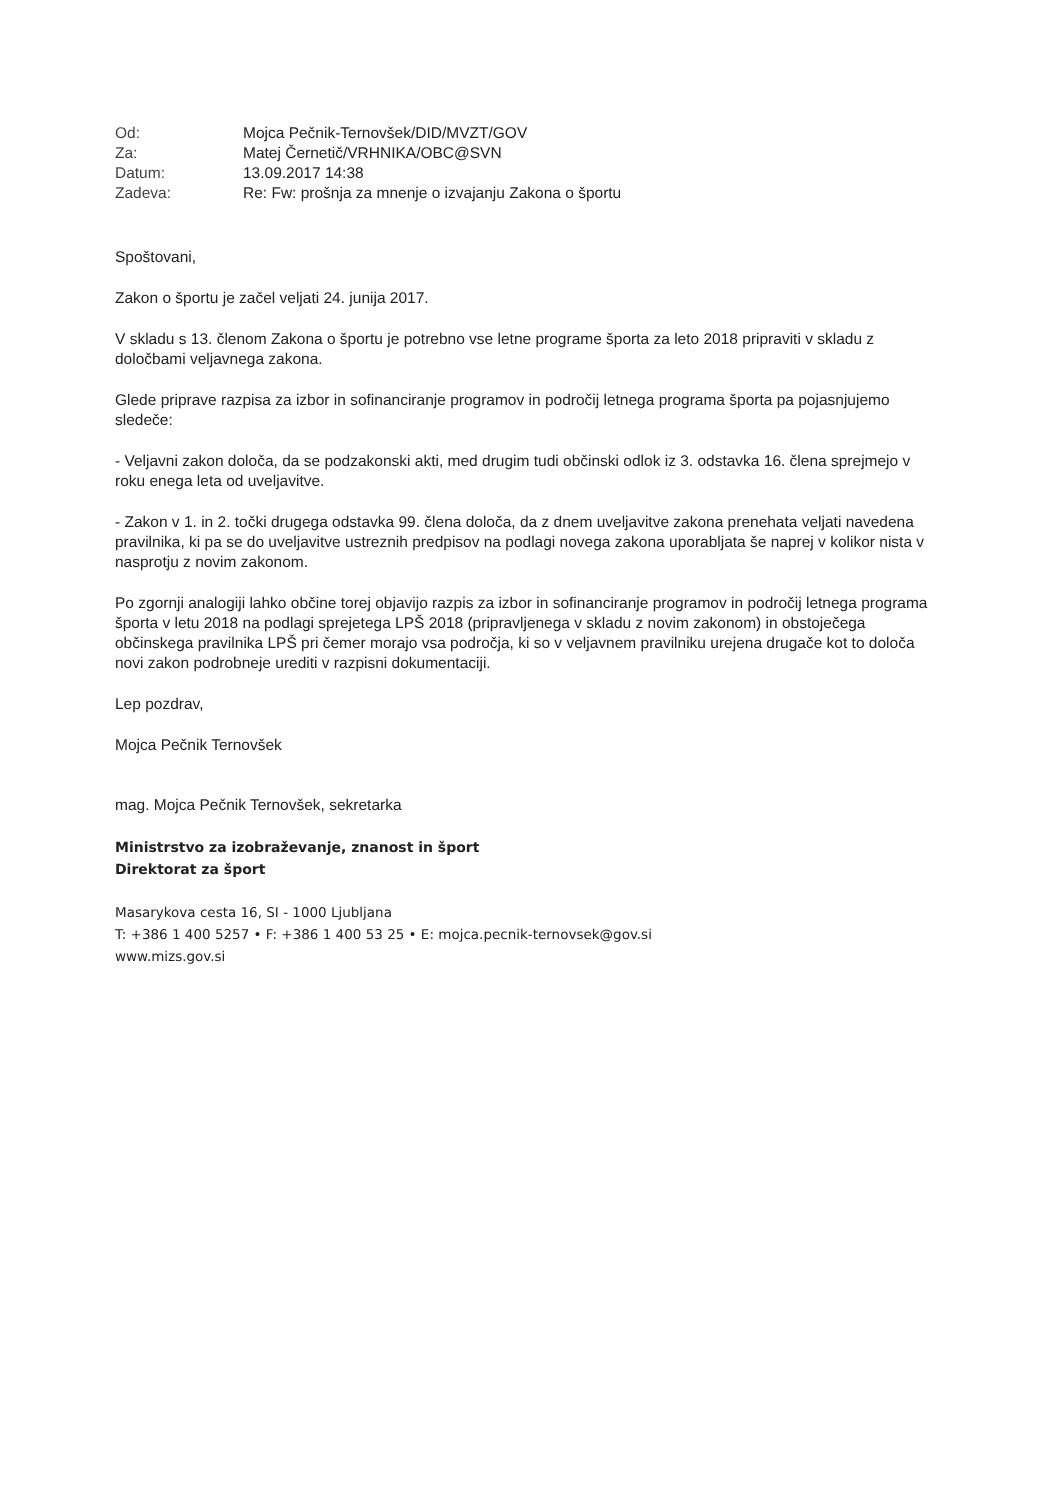| Od: | Mojca Pečnik-Ternovšek/DID/MVZT/GOV |
| Za: | Matej Černetič/VRHNIKA/OBC@SVN |
| Datum: | 13.09.2017 14:38 |
| Zadeva: | Re: Fw: prošnja za mnenje o izvajanju Zakona o športu |
Spoštovani,
Zakon o športu je začel veljati 24. junija 2017.
V skladu s 13. členom Zakona o športu je potrebno vse letne programe športa za leto 2018 pripraviti v skladu z določbami veljavnega zakona.
Glede priprave razpisa za izbor in sofinanciranje programov in področij letnega programa športa pa pojasnjujemo sledeče:
- Veljavni zakon določa, da se podzakonski akti, med drugim tudi občinski odlok iz 3. odstavka 16. člena sprejmejo v roku enega leta od uveljavitve.
- Zakon v 1. in 2. točki drugega odstavka 99. člena določa, da z dnem uveljavitve zakona prenehata veljati navedena pravilnika, ki pa se do uveljavitve ustreznih predpisov na podlagi novega zakona uporabljata še naprej v kolikor nista v nasprotju z novim zakonom.
Po zgornji analogiji lahko občine torej objavijo razpis za izbor in sofinanciranje programov in področij letnega programa športa v letu 2018 na podlagi sprejetega LPŠ 2018 (pripravljenega v skladu z novim zakonom) in obstoječega občinskega pravilnika LPŠ pri čemer morajo vsa področja, ki so v veljavnem pravilniku urejena drugače kot to določa novi zakon podrobneje urediti v razpisni dokumentaciji.
Lep pozdrav,
Mojca Pečnik Ternovšek
mag. Mojca Pečnik Ternovšek, sekretarka
Ministrstvo za izobraževanje, znanost in šport
Direktorat za šport
Masarykova cesta 16, SI - 1000 Ljubljana
T: +386 1 400 5257 • F: +386 1 400 53 25 • E: mojca.pecnik-ternovsek@gov.si
www.mizs.gov.si